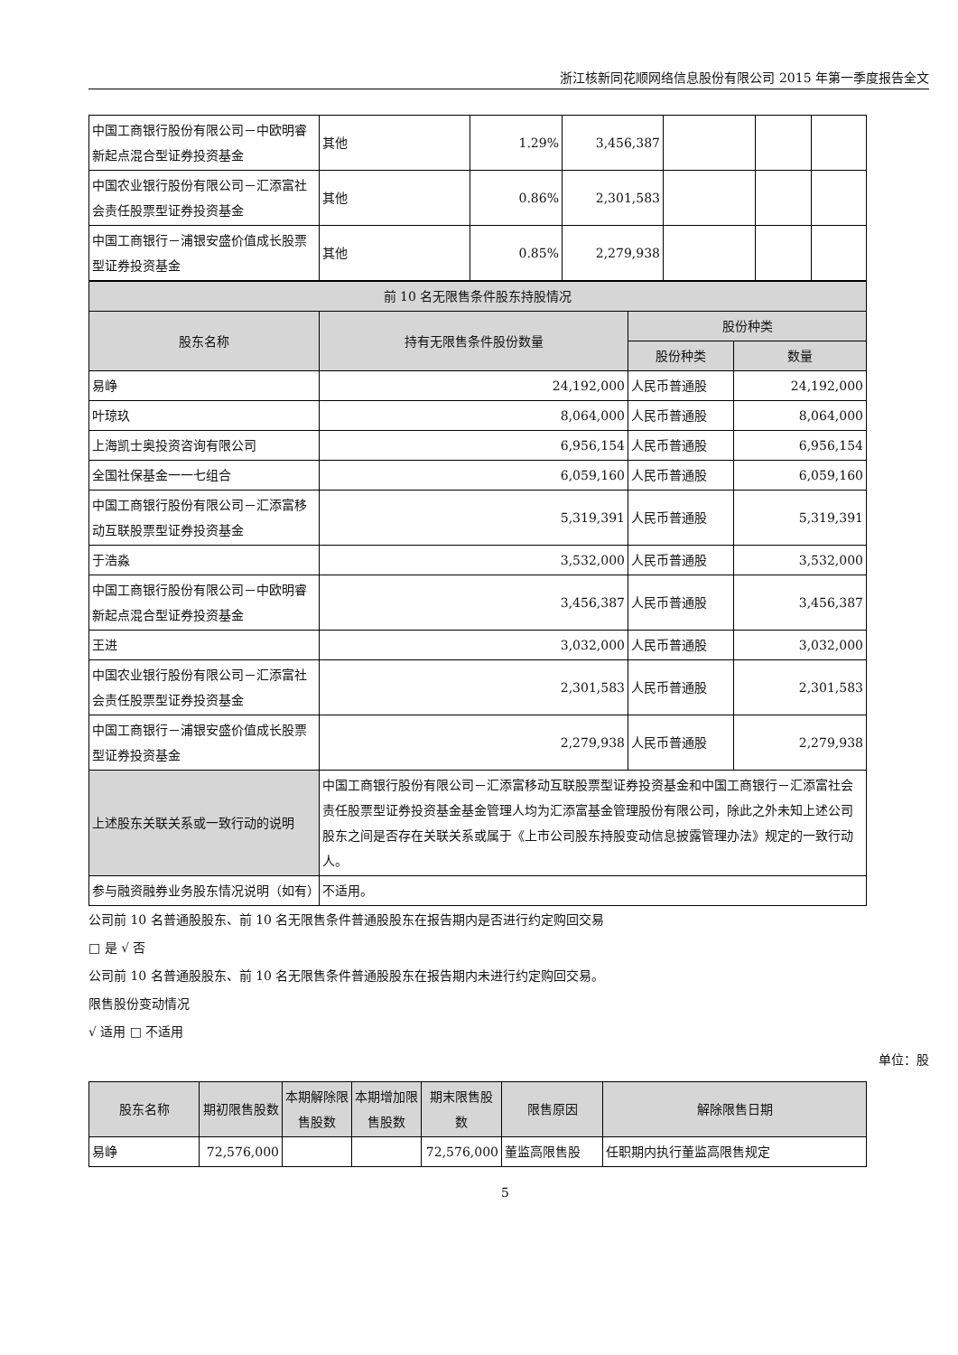浙江核新同花顺网络信息股份有限公司 2015 年第一季度报告全文
| 中国工商银行股份有限公司－中欧明睿新起点混合型证券投资基金 | 其他 | 1.29% | 3,456,387 | | | |
| 中国农业银行股份有限公司－汇添富社会责任股票型证券投资基金 | 其他 | 0.86% | 2,301,583 | | | |
| 中国工商银行－浦银安盛价值成长股票型证券投资基金 | 其他 | 0.85% | 2,279,938 | | | |
| 前 10 名无限售条件股东持股情况 | | | |
| --- | --- | --- | --- |
| 股东名称 | 持有无限售条件股份数量 | 股份种类 | |
| | | 股份种类 | 数量 |
| 易峥 | 24,192,000 | 人民币普通股 | 24,192,000 |
| 叶琼玖 | 8,064,000 | 人民币普通股 | 8,064,000 |
| 上海凯士奥投资咨询有限公司 | 6,956,154 | 人民币普通股 | 6,956,154 |
| 全国社保基金一一七组合 | 6,059,160 | 人民币普通股 | 6,059,160 |
| 中国工商银行股份有限公司－汇添富移动互联股票型证券投资基金 | 5,319,391 | 人民币普通股 | 5,319,391 |
| 于浩淼 | 3,532,000 | 人民币普通股 | 3,532,000 |
| 中国工商银行股份有限公司－中欧明睿新起点混合型证券投资基金 | 3,456,387 | 人民币普通股 | 3,456,387 |
| 王进 | 3,032,000 | 人民币普通股 | 3,032,000 |
| 中国农业银行股份有限公司－汇添富社会责任股票型证券投资基金 | 2,301,583 | 人民币普通股 | 2,301,583 |
| 中国工商银行－浦银安盛价值成长股票型证券投资基金 | 2,279,938 | 人民币普通股 | 2,279,938 |
| 上述股东关联关系或一致行动的说明 | 中国工商银行股份有限公司－汇添富移动互联股票型证券投资基金和中国工商银行－汇添富社会责任股票型证券投资基金基金管理人均为汇添富基金管理股份有限公司，除此之外未知上述公司股东之间是否存在关联关系或属于《上市公司股东持股变动信息披露管理办法》规定的一致行动人。 | | |
| 参与融资融券业务股东情况说明（如有） | 不适用。 | | |
公司前 10 名普通股股东、前 10 名无限售条件普通股股东在报告期内是否进行约定购回交易
□ 是 √ 否
公司前 10 名普通股股东、前 10 名无限售条件普通股股东在报告期内未进行约定购回交易。
限售股份变动情况
√ 适用 □ 不适用
单位：股
| 股东名称 | 期初限售股数 | 本期解除限售股数 | 本期增加限售股数 | 期末限售股数 | 限售原因 | 解除限售日期 |
| --- | --- | --- | --- | --- | --- | --- |
| 易峥 | 72,576,000 | | | 72,576,000 | 董监高限售股 | 任职期内执行董监高限售规定 |
5